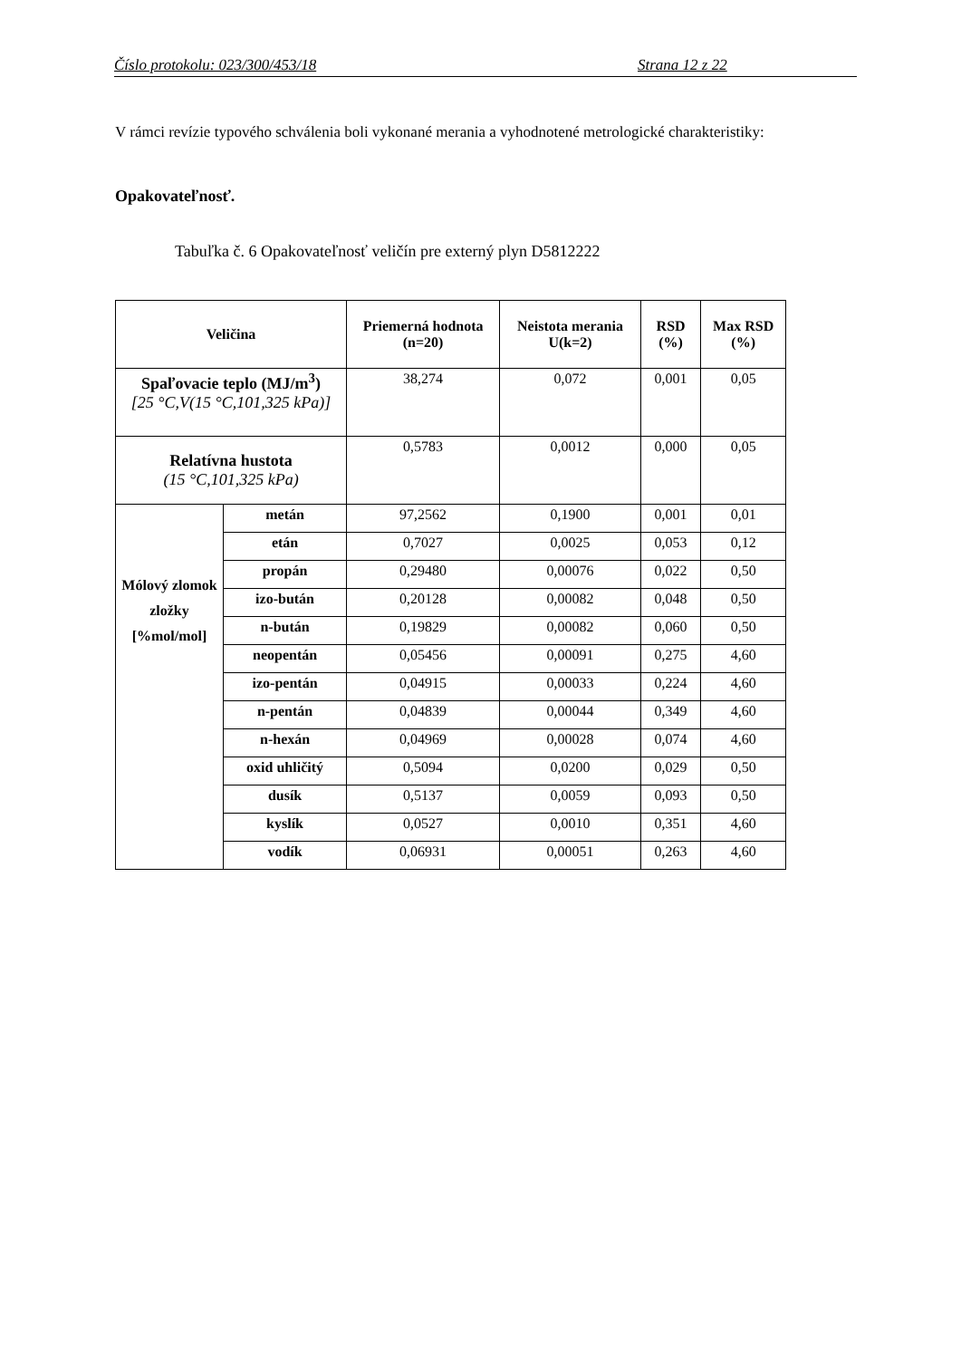Číslo protokolu: 023/300/453/18 Strana 12 z 22
V rámci revízie typového schválenia boli vykonané merania a vyhodnotené metrologické charakteristiky:
Opakovateľnosť.
Tabuľka č. 6 Opakovateľnosť veličín pre externý plyn D5812222
| Veličina | | Priemerná hodnota (n=20) | Neistota merania U(k=2) | RSD (%) | Max RSD (%) |
| --- | --- | --- | --- | --- | --- |
| Spaľovacie teplo (MJ/m<sup>3</sup>) [25 °C,V(15 °C,101,325 kPa)] | | 38,274 | 0,072 | 0,001 | 0,05 |
| Relatívna hustota (15 °C,101,325 kPa) | | 0,5783 | 0,0012 | 0,000 | 0,05 |
| Mólový zlomok zložky [%mol/mol] | metán | 97,2562 | 0,1900 | 0,001 | 0,01 |
| | etán | 0,7027 | 0,0025 | 0,053 | 0,12 |
| | propán | 0,29480 | 0,00076 | 0,022 | 0,50 |
| | izo-bután | 0,20128 | 0,00082 | 0,048 | 0,50 |
| | n-bután | 0,19829 | 0,00082 | 0,060 | 0,50 |
| | neopentán | 0,05456 | 0,00091 | 0,275 | 4,60 |
| | izo-pentán | 0,04915 | 0,00033 | 0,224 | 4,60 |
| | n-pentán | 0,04839 | 0,00044 | 0,349 | 4,60 |
| | n-hexán | 0,04969 | 0,00028 | 0,074 | 4,60 |
| | oxid uhličitý | 0,5094 | 0,0200 | 0,029 | 0,50 |
| | dusík | 0,5137 | 0,0059 | 0,093 | 0,50 |
| | kyslík | 0,0527 | 0,0010 | 0,351 | 4,60 |
| | vodík | 0,06931 | 0,00051 | 0,263 | 4,60 |